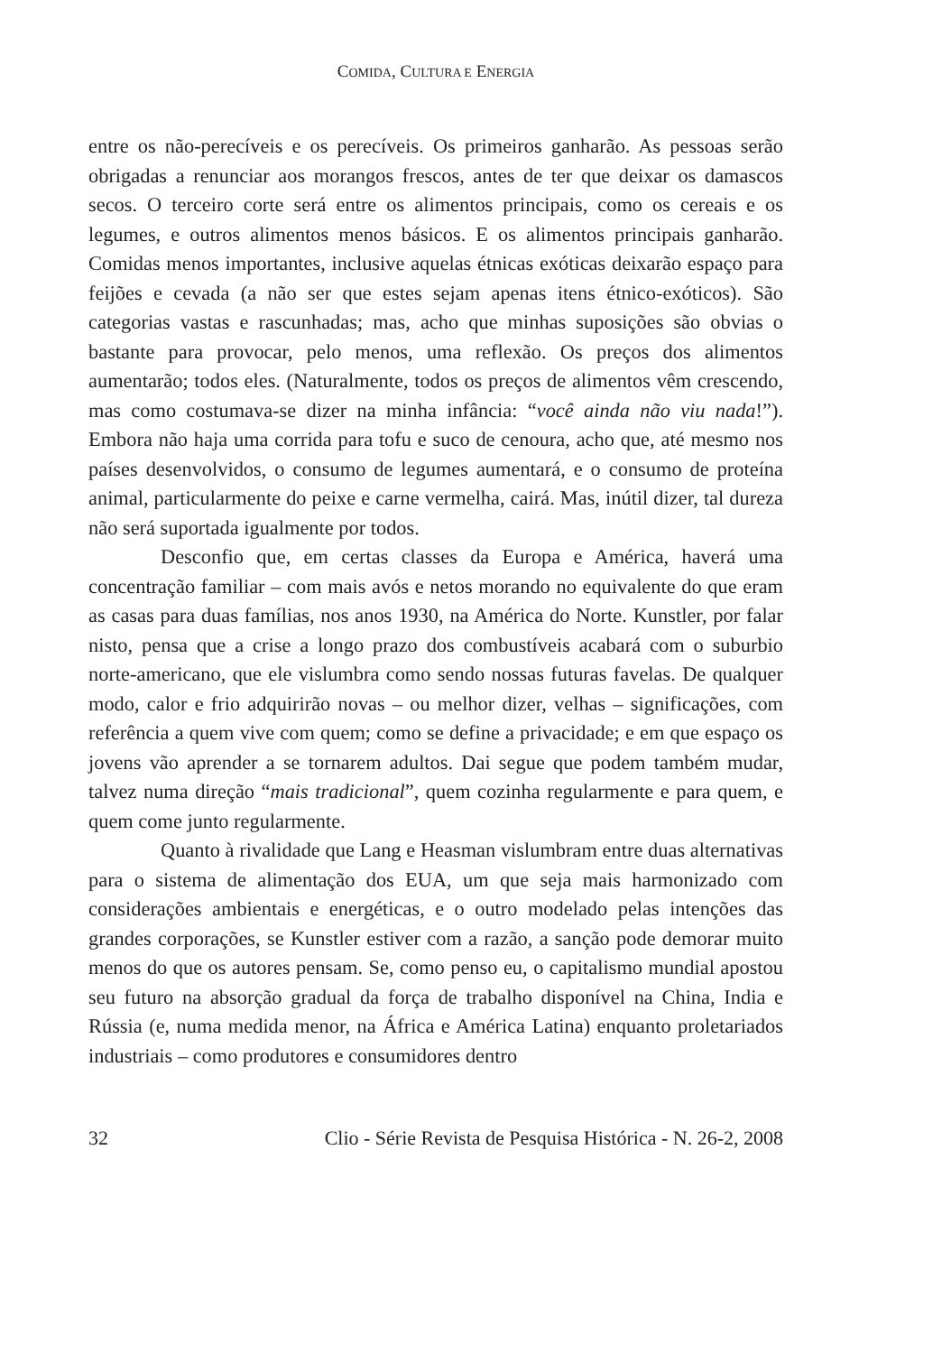COMIDA, CULTURA E ENERGIA
entre os não-perecíveis e os perecíveis. Os primeiros ganharão. As pessoas serão obrigadas a renunciar aos morangos frescos, antes de ter que deixar os damascos secos. O terceiro corte será entre os alimentos principais, como os cereais e os legumes, e outros alimentos menos básicos. E os alimentos principais ganharão. Comidas menos importantes, inclusive aquelas étnicas exóticas deixarão espaço para feijões e cevada (a não ser que estes sejam apenas itens étnico-exóticos). São categorias vastas e rascunhadas; mas, acho que minhas suposições são obvias o bastante para provocar, pelo menos, uma reflexão. Os preços dos alimentos aumentarão; todos eles. (Naturalmente, todos os preços de alimentos vêm crescendo, mas como costumava-se dizer na minha infância: “você ainda não viu nada!”). Embora não haja uma corrida para tofu e suco de cenoura, acho que, até mesmo nos países desenvolvidos, o consumo de legumes aumentará, e o consumo de proteína animal, particularmente do peixe e carne vermelha, cairá. Mas, inútil dizer, tal dureza não será suportada igualmente por todos.
Desconfio que, em certas classes da Europa e América, haverá uma concentração familiar – com mais avós e netos morando no equivalente do que eram as casas para duas famílias, nos anos 1930, na América do Norte. Kunstler, por falar nisto, pensa que a crise a longo prazo dos combustíveis acabará com o suburbio norte-americano, que ele vislumbra como sendo nossas futuras favelas. De qualquer modo, calor e frio adquirirão novas – ou melhor dizer, velhas – significações, com referência a quem vive com quem; como se define a privacidade; e em que espaço os jovens vão aprender a se tornarem adultos. Dai segue que podem também mudar, talvez numa direção “mais tradicional”, quem cozinha regularmente e para quem, e quem come junto regularmente.
Quanto à rivalidade que Lang e Heasman vislumbram entre duas alternativas para o sistema de alimentação dos EUA, um que seja mais harmonizado com considerações ambientais e energéticas, e o outro modelado pelas intenções das grandes corporações, se Kunstler estiver com a razão, a sanção pode demorar muito menos do que os autores pensam. Se, como penso eu, o capitalismo mundial apostou seu futuro na absorção gradual da força de trabalho disponível na China, India e Rússia (e, numa medida menor, na África e América Latina) enquanto proletariados industriais – como produtores e consumidores dentro
32 Clio - Série Revista de Pesquisa Histórica - N. 26-2, 2008